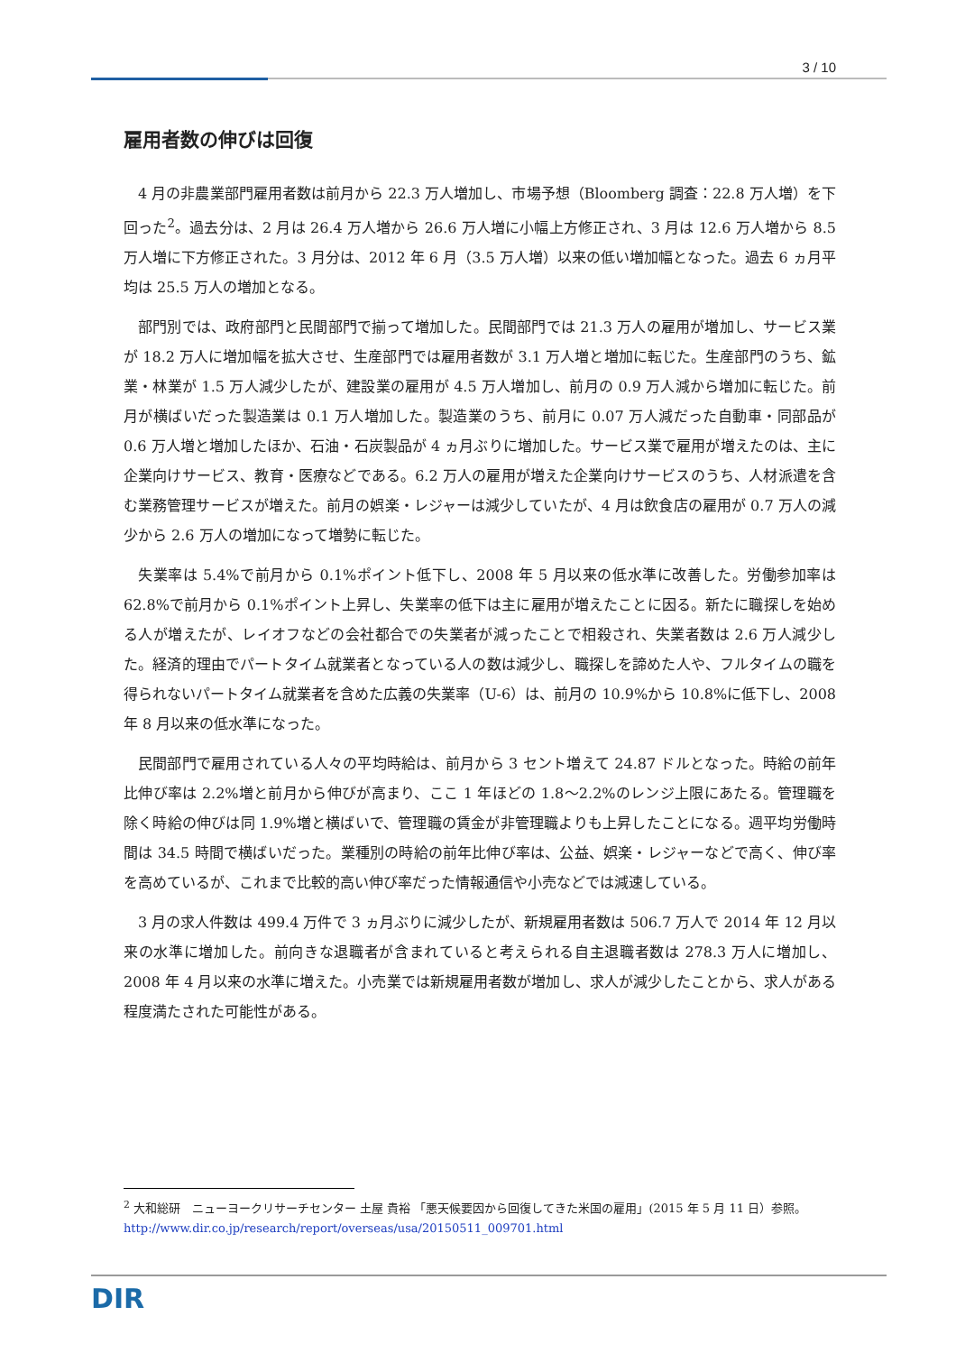3 / 10
雇用者数の伸びは回復
4 月の非農業部門雇用者数は前月から 22.3 万人増加し、市場予想（Bloomberg 調査：22.8 万人増）を下回った<sup>2</sup>。過去分は、2 月は 26.4 万人増から 26.6 万人増に小幅上方修正され、3 月は 12.6 万人増から 8.5 万人増に下方修正された。3 月分は、2012 年 6 月（3.5 万人増）以来の低い増加幅となった。過去 6 ヵ月平均は 25.5 万人の増加となる。
部門別では、政府部門と民間部門で揃って増加した。民間部門では 21.3 万人の雇用が増加し、サービス業が 18.2 万人に増加幅を拡大させ、生産部門では雇用者数が 3.1 万人増と増加に転じた。生産部門のうち、鉱業・林業が 1.5 万人減少したが、建設業の雇用が 4.5 万人増加し、前月の 0.9 万人減から増加に転じた。前月が横ばいだった製造業は 0.1 万人増加した。製造業のうち、前月に 0.07 万人減だった自動車・同部品が 0.6 万人増と増加したほか、石油・石炭製品が 4 ヵ月ぶりに増加した。サービス業で雇用が増えたのは、主に企業向けサービス、教育・医療などである。6.2 万人の雇用が増えた企業向けサービスのうち、人材派遣を含む業務管理サービスが増えた。前月の娯楽・レジャーは減少していたが、4 月は飲食店の雇用が 0.7 万人の減少から 2.6 万人の増加になって増勢に転じた。
失業率は 5.4%で前月から 0.1%ポイント低下し、2008 年 5 月以来の低水準に改善した。労働参加率は 62.8%で前月から 0.1%ポイント上昇し、失業率の低下は主に雇用が増えたことに因る。新たに職探しを始める人が増えたが、レイオフなどの会社都合での失業者が減ったことで相殺され、失業者数は 2.6 万人減少した。経済的理由でパートタイム就業者となっている人の数は減少し、職探しを諦めた人や、フルタイムの職を得られないパートタイム就業者を含めた広義の失業率（U-6）は、前月の 10.9%から 10.8%に低下し、2008 年 8 月以来の低水準になった。
民間部門で雇用されている人々の平均時給は、前月から 3 セント増えて 24.87 ドルとなった。時給の前年比伸び率は 2.2%増と前月から伸びが高まり、ここ 1 年ほどの 1.8～2.2%のレンジ上限にあたる。管理職を除く時給の伸びは同 1.9%増と横ばいで、管理職の賃金が非管理職よりも上昇したことになる。週平均労働時間は 34.5 時間で横ばいだった。業種別の時給の前年比伸び率は、公益、娯楽・レジャーなどで高く、伸び率を高めているが、これまで比較的高い伸び率だった情報通信や小売などでは減速している。
3 月の求人件数は 499.4 万件で 3 ヵ月ぶりに減少したが、新規雇用者数は 506.7 万人で 2014 年 12 月以来の水準に増加した。前向きな退職者が含まれていると考えられる自主退職者数は 278.3 万人に増加し、2008 年 4 月以来の水準に増えた。小売業では新規雇用者数が増加し、求人が減少したことから、求人がある程度満たされた可能性がある。
<sup>2</sup> 大和総研　ニューヨークリサーチセンター 土屋 貴裕 「悪天候要因から回復してきた米国の雇用」(2015 年 5 月 11 日）参照。http://www.dir.co.jp/research/report/overseas/usa/20150511_009701.html
DIR